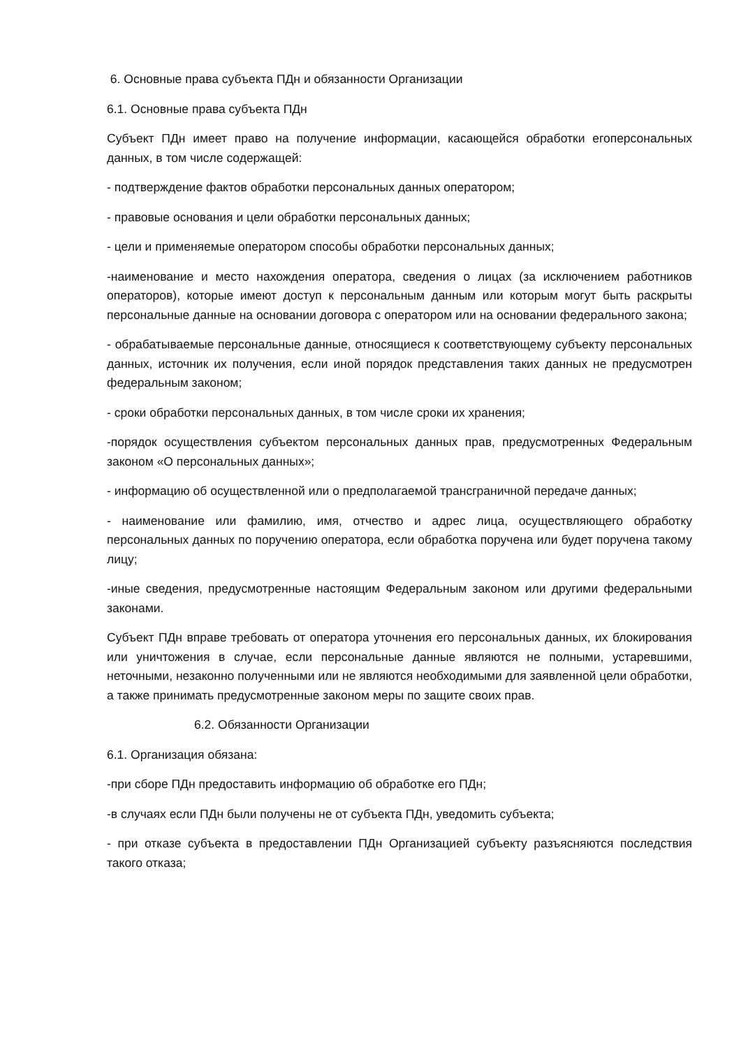6. Основные права субъекта ПДн и обязанности Организации
6.1. Основные права субъекта ПДн
Субъект ПДн имеет право на получение информации, касающейся обработки егоперсональных данных, в том числе содержащей:
- подтверждение фактов обработки персональных данных оператором;
- правовые основания и цели обработки персональных данных;
- цели и применяемые оператором способы обработки персональных данных;
-наименование и место нахождения оператора, сведения о лицах (за исключением работников операторов), которые имеют доступ к персональным данным или которым могут быть раскрыты персональные данные на основании договора с оператором или на основании федерального закона;
- обрабатываемые персональные данные, относящиеся к соответствующему субъекту персональных данных, источник их получения, если иной порядок представления таких данных не предусмотрен федеральным законом;
- сроки обработки персональных данных, в том числе сроки их хранения;
-порядок осуществления субъектом персональных данных прав, предусмотренных Федеральным законом «О персональных данных»;
- информацию об осуществленной или о предполагаемой трансграничной передаче данных;
- наименование или фамилию, имя, отчество и адрес лица, осуществляющего обработку персональных данных по поручению оператора, если обработка поручена или будет поручена такому лицу;
-иные сведения, предусмотренные настоящим Федеральным законом или другими федеральными законами.
Субъект ПДн вправе требовать от оператора уточнения его персональных данных, их блокирования или уничтожения в случае, если персональные данные являются не полными, устаревшими, неточными, незаконно полученными или не являются необходимыми для заявленной цели обработки, а также принимать предусмотренные законом меры по защите своих прав.
6.2. Обязанности Организации
6.1. Организация обязана:
-при сборе ПДн предоставить информацию об обработке его ПДн;
-в случаях если ПДн были получены не от субъекта ПДн, уведомить субъекта;
- при отказе субъекта в предоставлении ПДн Организацией субъекту разъясняются последствия такого отказа;